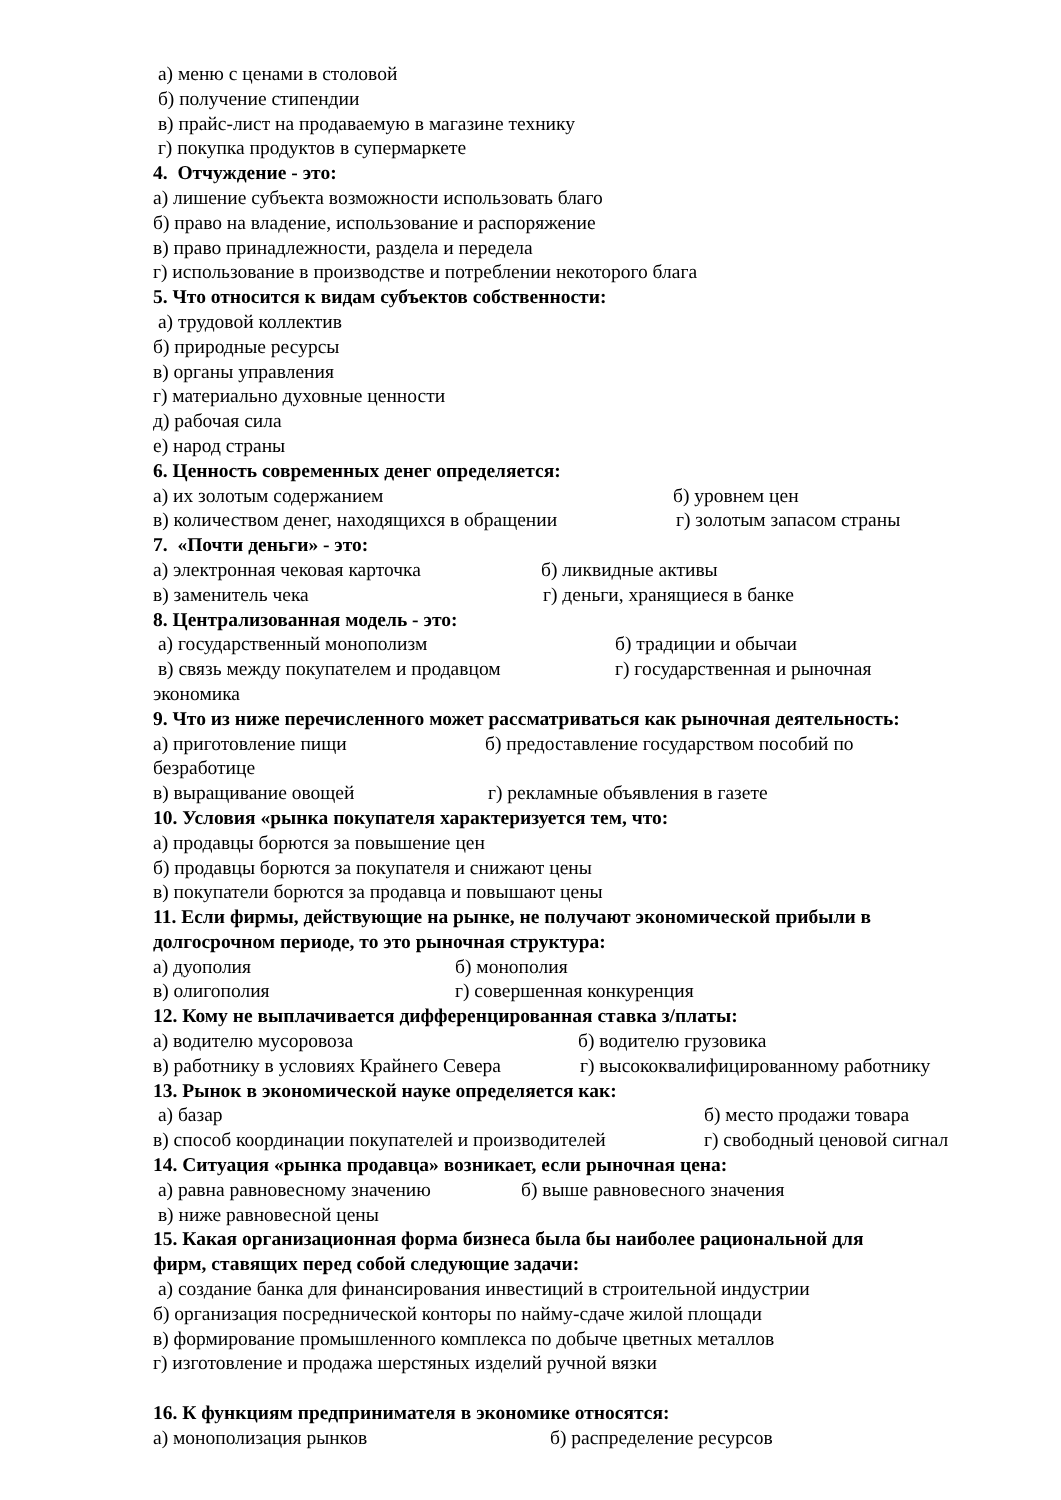а) меню с ценами в столовой
б) получение стипендии
в) прайс-лист на продаваемую в магазине технику
г) покупка продуктов в супермаркете
4. Отчуждение - это:
а) лишение субъекта возможности использовать благо
б) право на владение, использование и распоряжение
в) право принадлежности, раздела и передела
г) использование в производстве и потреблении некоторого блага
5. Что относится к видам субъектов собственности:
а) трудовой коллектив
б) природные ресурсы
в) органы управления
г) материально духовные ценности
д) рабочая сила
е) народ страны
6. Ценность современных денег определяется:
а) их золотым содержанием б) уровнем цен
в) количеством денег, находящихся в обращении г) золотым запасом страны
7. «Почти деньги» - это:
а) электронная чековая карточка б) ликвидные активы
в) заменитель чека г) деньги, хранящиеся в банке
8. Централизованная модель - это:
а) государственный монополизм б) традиции и обычаи
в) связь между покупателем и продавцом г) государственная и рыночная
экономика
9. Что из ниже перечисленного может рассматриваться как рыночная деятельность:
а) приготовление пищи б) предоставление государством пособий по
безработице
в) выращивание овощей г) рекламные объявления в газете
10. Условия «рынка покупателя характеризуется тем, что:
а) продавцы борются за повышение цен
б) продавцы борются за покупателя и снижают цены
в) покупатели борются за продавца и повышают цены
11. Если фирмы, действующие на рынке, не получают экономической прибыли в
долгосрочном периоде, то это рыночная структура:
а) дуополия б) монополия
в) олигополия г) совершенная конкуренция
12. Кому не выплачивается дифференцированная ставка з/платы:
а) водителю мусоровоза б) водителю грузовика
в) работнику в условиях Крайнего Севера г) высококвалифицированному работнику
13. Рынок в экономической науке определяется как:
а) базар б) место продажи товара
в) способ координации покупателей и производителей г) свободный ценовой сигнал
14. Ситуация «рынка продавца» возникает, если рыночная цена:
а) равна равновесному значению б) выше равновесного значения
в) ниже равновесной цены
15. Какая организационная форма бизнеса была бы наиболее рациональной для
фирм, ставящих перед собой следующие задачи:
а) создание банка для финансирования инвестиций в строительной индустрии
б) организация посреднической конторы по найму-сдаче жилой площади
в) формирование промышленного комплекса по добыче цветных металлов
г) изготовление и продажа шерстяных изделий ручной вязки
16. К функциям предпринимателя в экономике относятся:
а) монополизация рынков б) распределение ресурсов